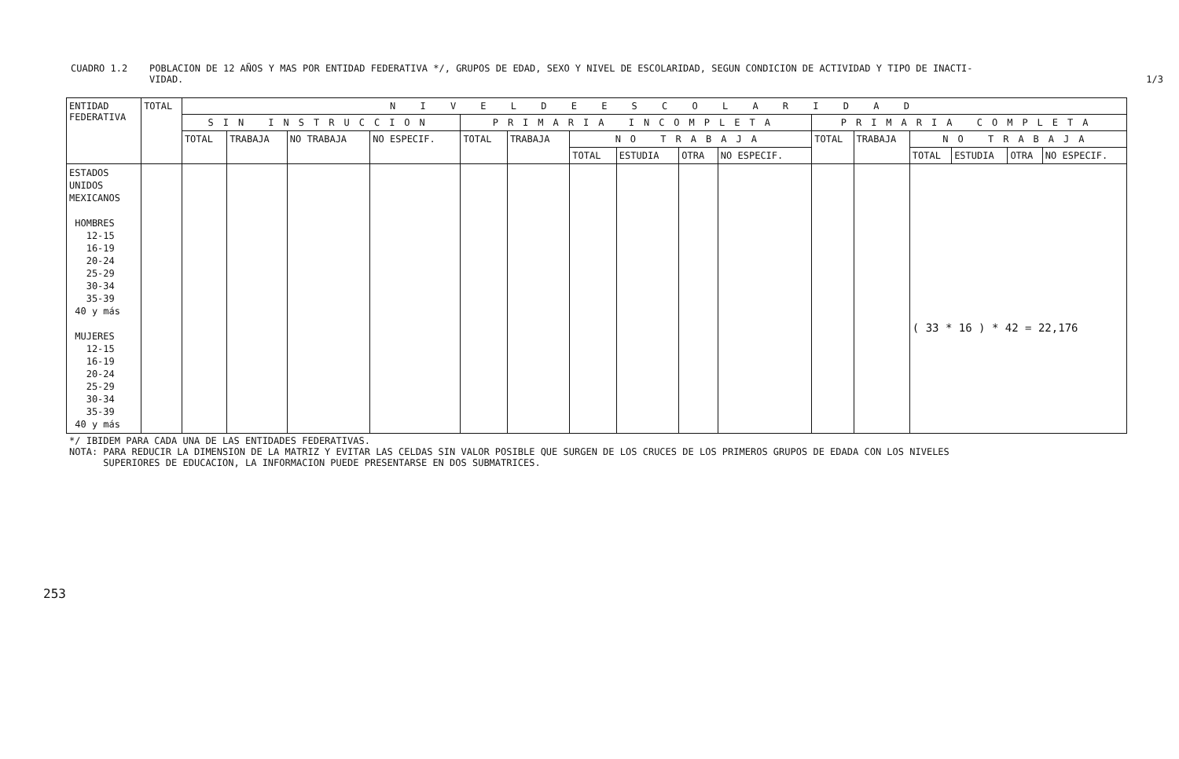CUADRO 1.2 POBLACION DE 12 AÑOS Y MAS POR ENTIDAD FEDERATIVA */, GRUPOS DE EDAD, SEXO Y NIVEL DE ESCOLARIDAD, SEGUN CONDICION DE ACTIVIDAD Y TIPO DE INACTI-
VIDAD. 1/3
| ENTIDAD FEDERATIVA | TOTAL | N I V E L D E E S C O L A R I D A D | | | | | | | | | | | | | | | |
| --- | --- | --- | --- | --- | --- | --- | --- | --- | --- | --- | --- | --- | --- | --- | --- | --- | --- |
| | | SIN INSTRUCCION | | | | PRIMARIA INCOMPLETA | | | | | | PRIMARIA COMPLETA | | | | | |
| | | TOTAL | TRABAJA | NO TRABAJA | NO ESPECIF. | TOTAL | TRABAJA | NO TRABAJA | | | | TOTAL | TRABAJA | NO TRABAJA | | | |
| | | | | | | | | TOTAL | ESTUDIA | OTRA | NO ESPECIF. | | | TOTAL | ESTUDIA | OTRA | NO ESPECIF. |
| ESTADOS UNIDOS MEXICANOS HOMBRES 12-15 16-19 20-24 25-29 30-34 35-39 40 y más MUJERES 12-15 16-19 20-24 25-29 30-34 35-39 40 y más | | | | | | | | | | | | | | ( 33 * 16 ) * 42 = 22,176 | | | |
*/ IBIDEM PARA CADA UNA DE LAS ENTIDADES FEDERATIVAS.
NOTA: PARA REDUCIR LA DIMENSION DE LA MATRIZ Y EVITAR LAS CELDAS SIN VALOR POSIBLE QUE SURGEN DE LOS CRUCES DE LOS PRIMEROS GRUPOS DE EDADA CON LOS NIVELES
SUPERIORES DE EDUCACION, LA INFORMACION PUEDE PRESENTARSE EN DOS SUBMATRICES.
253